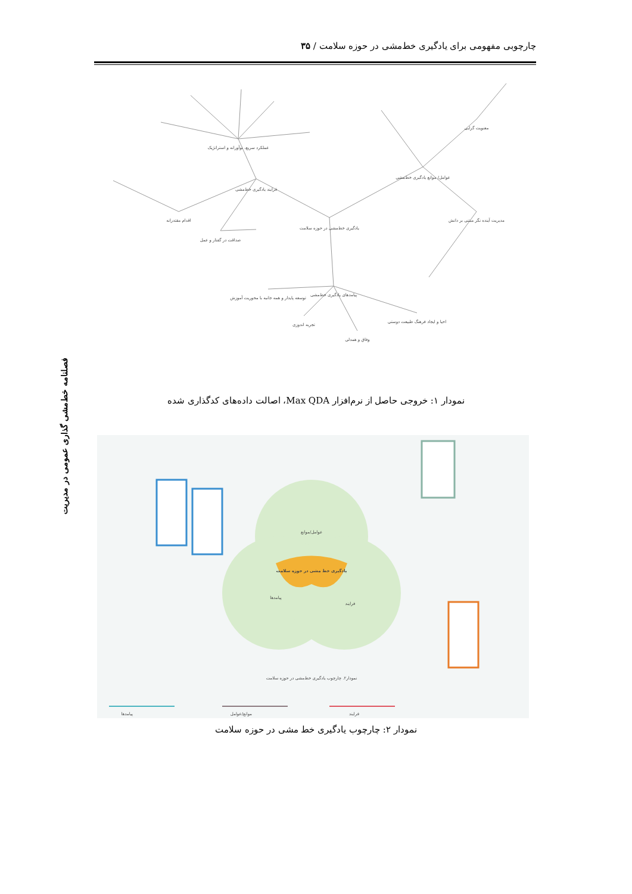چارچوبی مفهومی برای یادگیری خط‌مشی در حوزه سلامت / ۳۵
فصلنامه خط‌مشی گذاری عمومی در مدیریت
یادگیری خط‌مشی در حوزه سلامت
فرایند یادگیری خط‌مشی
عوامل/ موانع یادگیری خط‌مشی
پیامدهای یادگیری خط‌مشی
عملکرد سریع، نوآورانه و استراتژیک
اقدام مقتدرانه
صداقت در گفتار و عمل
معنویت گرایی
مدیریت آینده نگر مبتنی بر دانش
توسعه پایدار و همه جانبه با محوریت آموزش
احیا و ایجاد فرهنگ طبیعت دوستی
وفاق و همدلی
تجربه اندوزی
نمودار ۱: خروجی حاصل از نرم‌افزار Max QDA، اصالت داده‌های کدگذاری شده
یادگیری خط مشی در حوزه سلامت
عوامل/موانع
پیامدها
فرایند
نمودار۲. چارچوب یادگیری خط‌مشی در حوزه سلامت
پیامدها
موانع/عوامل
فرایند
نمودار ۲: چارچوب یادگیری خط مشی در حوزه سلامت